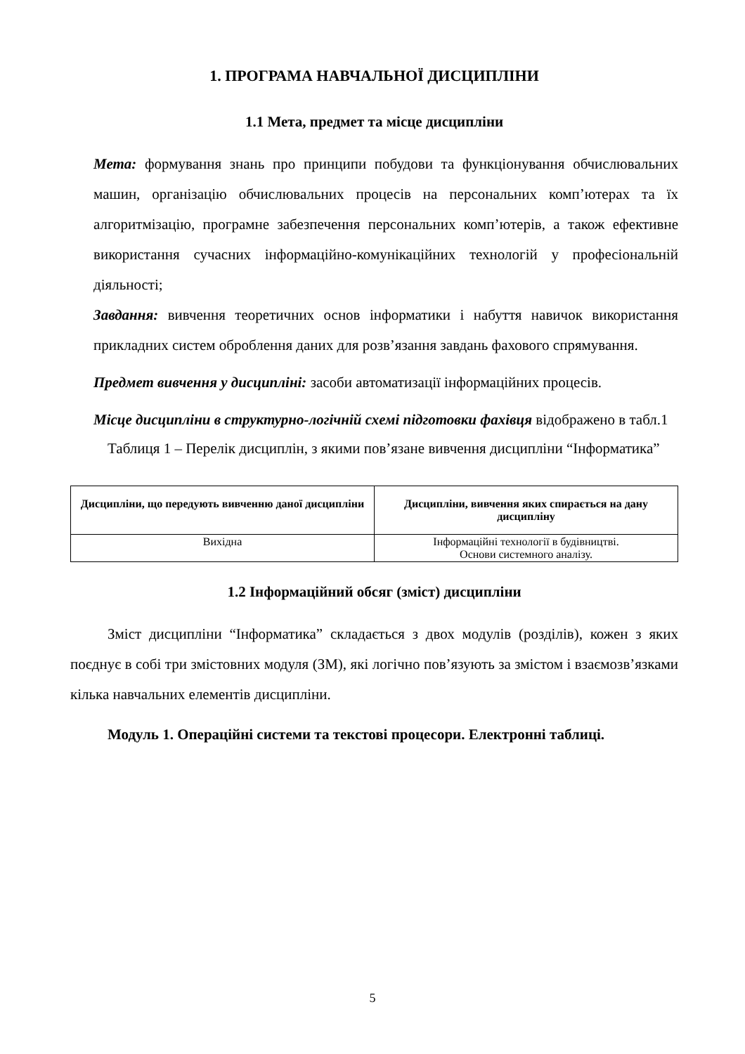1. ПРОГРАМА НАВЧАЛЬНОЇ ДИСЦИПЛІНИ
1.1 Мета, предмет та місце дисципліни
Мета: формування знань про принципи побудови та функціонування обчислювальних машин, організацію обчислювальних процесів на персональних комп’ютерах та їх алгоритмізацію, програмне забезпечення персональних комп’ютерів, а також ефективне використання сучасних інформаційно-комунікаційних технологій у професіональній діяльності;
Завдання: вивчення теоретичних основ інформатики і набуття навичок використання прикладних систем оброблення даних для розв’язання завдань фахового спрямування.
Предмет вивчення у дисципліні: засоби автоматизації інформаційних процесів.
Місце дисципліни в структурно-логічній схемі підготовки фахівця відображено в табл.1
Таблиця 1 – Перелік дисциплін, з якими пов’язане вивчення дисципліни “Інформатика”
| Дисципліни, що передують вивченню даної дисципліни | Дисципліни, вивчення яких спирається на дану дисципліну |
| --- | --- |
| Вихідна | Інформаційні технології в будівництві. Основи системного аналізу. |
1.2 Інформаційний обсяг (зміст) дисципліни
Зміст дисципліни “Інформатика” складається з двох модулів (розділів), кожен з яких поєднує в собі три змістовних модуля (ЗМ), які логічно пов’язують за змістом і взаємозв’язками кілька навчальних елементів дисципліни.
Модуль 1. Операційні системи та текстові процесори. Електронні таблиці.
5